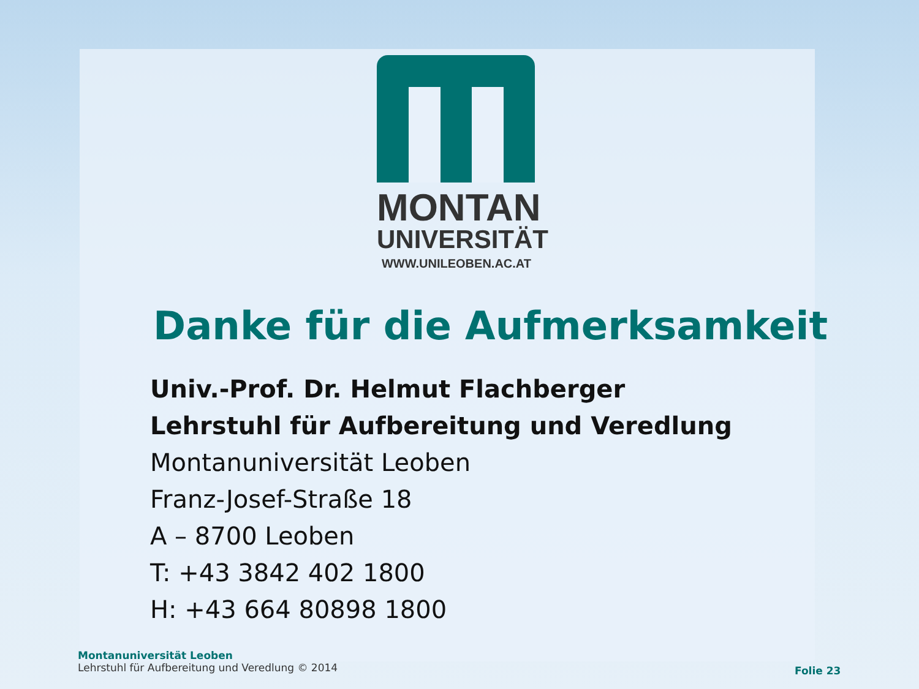MONTAN
UNIVERSITÄT
WWW.UNILEOBEN.AC.AT
Danke für die Aufmerksamkeit
Univ.-Prof. Dr. Helmut Flachberger
Lehrstuhl für Aufbereitung und Veredlung
Montanuniversität Leoben
Franz-Josef-Straße 18
A – 8700 Leoben
T: +43 3842 402 1800
H: +43 664 80898 1800
Montanuniversität Leoben
Lehrstuhl für Aufbereitung und Veredlung © 2014
Folie 23